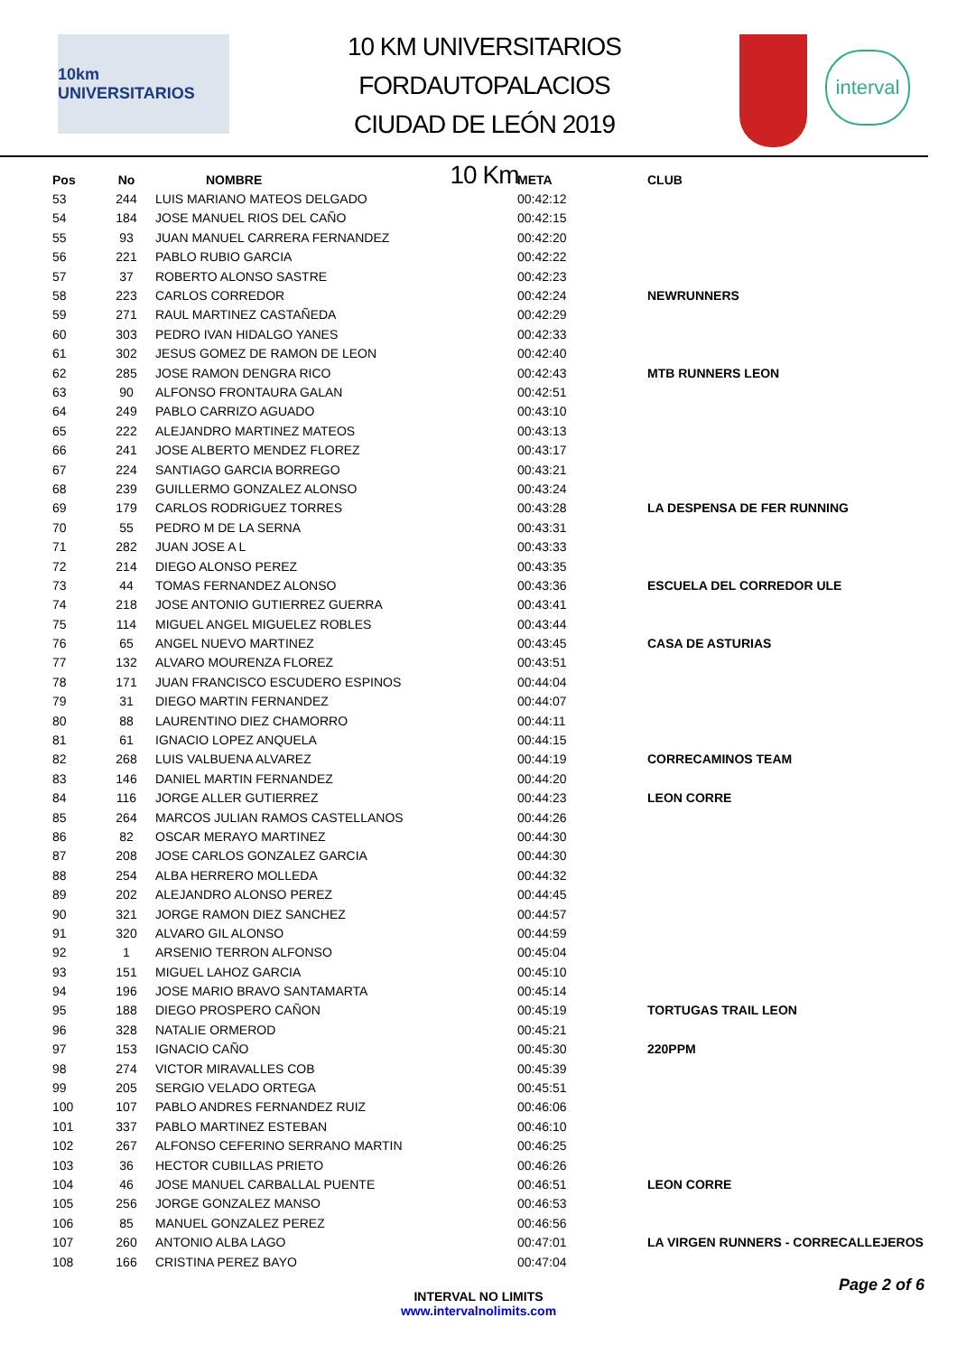10km UNIVERSITARIOS
10 KM UNIVERSITARIOS FORDAUTOPALACIOS
CIUDAD DE LEÓN 2019
10 Km
interval
| Pos | No | NOMBRE | META | CLUB |
| --- | --- | --- | --- | --- |
| 53 | 244 | LUIS MARIANO MATEOS DELGADO | 00:42:12 | |
| 54 | 184 | JOSE MANUEL RIOS DEL CAÑO | 00:42:15 | |
| 55 | 93 | JUAN MANUEL CARRERA FERNANDEZ | 00:42:20 | |
| 56 | 221 | PABLO RUBIO GARCIA | 00:42:22 | |
| 57 | 37 | ROBERTO ALONSO SASTRE | 00:42:23 | |
| 58 | 223 | CARLOS CORREDOR | 00:42:24 | NEWRUNNERS |
| 59 | 271 | RAUL MARTINEZ CASTAÑEDA | 00:42:29 | |
| 60 | 303 | PEDRO IVAN HIDALGO YANES | 00:42:33 | |
| 61 | 302 | JESUS GOMEZ DE RAMON DE LEON | 00:42:40 | |
| 62 | 285 | JOSE RAMON DENGRA RICO | 00:42:43 | MTB RUNNERS LEON |
| 63 | 90 | ALFONSO FRONTAURA GALAN | 00:42:51 | |
| 64 | 249 | PABLO CARRIZO AGUADO | 00:43:10 | |
| 65 | 222 | ALEJANDRO MARTINEZ MATEOS | 00:43:13 | |
| 66 | 241 | JOSE ALBERTO MENDEZ FLOREZ | 00:43:17 | |
| 67 | 224 | SANTIAGO GARCIA BORREGO | 00:43:21 | |
| 68 | 239 | GUILLERMO GONZALEZ ALONSO | 00:43:24 | |
| 69 | 179 | CARLOS RODRIGUEZ TORRES | 00:43:28 | LA DESPENSA DE FER RUNNING |
| 70 | 55 | PEDRO M DE LA SERNA | 00:43:31 | |
| 71 | 282 | JUAN JOSE A L | 00:43:33 | |
| 72 | 214 | DIEGO ALONSO PEREZ | 00:43:35 | |
| 73 | 44 | TOMAS FERNANDEZ ALONSO | 00:43:36 | ESCUELA DEL CORREDOR ULE |
| 74 | 218 | JOSE ANTONIO GUTIERREZ GUERRA | 00:43:41 | |
| 75 | 114 | MIGUEL ANGEL MIGUELEZ ROBLES | 00:43:44 | |
| 76 | 65 | ANGEL NUEVO MARTINEZ | 00:43:45 | CASA DE ASTURIAS |
| 77 | 132 | ALVARO MOURENZA FLOREZ | 00:43:51 | |
| 78 | 171 | JUAN FRANCISCO ESCUDERO ESPINOS | 00:44:04 | |
| 79 | 31 | DIEGO MARTIN FERNANDEZ | 00:44:07 | |
| 80 | 88 | LAURENTINO DIEZ CHAMORRO | 00:44:11 | |
| 81 | 61 | IGNACIO LOPEZ ANQUELA | 00:44:15 | |
| 82 | 268 | LUIS VALBUENA ALVAREZ | 00:44:19 | CORRECAMINOS TEAM |
| 83 | 146 | DANIEL MARTIN FERNANDEZ | 00:44:20 | |
| 84 | 116 | JORGE ALLER GUTIERREZ | 00:44:23 | LEON CORRE |
| 85 | 264 | MARCOS JULIAN RAMOS CASTELLANOS | 00:44:26 | |
| 86 | 82 | OSCAR MERAYO MARTINEZ | 00:44:30 | |
| 87 | 208 | JOSE CARLOS GONZALEZ GARCIA | 00:44:30 | |
| 88 | 254 | ALBA HERRERO MOLLEDA | 00:44:32 | |
| 89 | 202 | ALEJANDRO ALONSO PEREZ | 00:44:45 | |
| 90 | 321 | JORGE RAMON DIEZ SANCHEZ | 00:44:57 | |
| 91 | 320 | ALVARO GIL ALONSO | 00:44:59 | |
| 92 | 1 | ARSENIO TERRON ALFONSO | 00:45:04 | |
| 93 | 151 | MIGUEL LAHOZ GARCIA | 00:45:10 | |
| 94 | 196 | JOSE MARIO BRAVO SANTAMARTA | 00:45:14 | |
| 95 | 188 | DIEGO PROSPERO CAÑON | 00:45:19 | TORTUGAS TRAIL LEON |
| 96 | 328 | NATALIE ORMEROD | 00:45:21 | |
| 97 | 153 | IGNACIO CAÑO | 00:45:30 | 220PPM |
| 98 | 274 | VICTOR MIRAVALLES COB | 00:45:39 | |
| 99 | 205 | SERGIO VELADO ORTEGA | 00:45:51 | |
| 100 | 107 | PABLO ANDRES FERNANDEZ RUIZ | 00:46:06 | |
| 101 | 337 | PABLO MARTINEZ ESTEBAN | 00:46:10 | |
| 102 | 267 | ALFONSO CEFERINO SERRANO MARTIN | 00:46:25 | |
| 103 | 36 | HECTOR CUBILLAS PRIETO | 00:46:26 | |
| 104 | 46 | JOSE MANUEL CARBALLAL PUENTE | 00:46:51 | LEON CORRE |
| 105 | 256 | JORGE GONZALEZ MANSO | 00:46:53 | |
| 106 | 85 | MANUEL GONZALEZ PEREZ | 00:46:56 | |
| 107 | 260 | ANTONIO ALBA LAGO | 00:47:01 | LA VIRGEN RUNNERS - CORRECALLEJEROS |
| 108 | 166 | CRISTINA PEREZ BAYO | 00:47:04 | |
INTERVAL NO LIMITS
www.intervalnolimits.com
Page 2 of 6